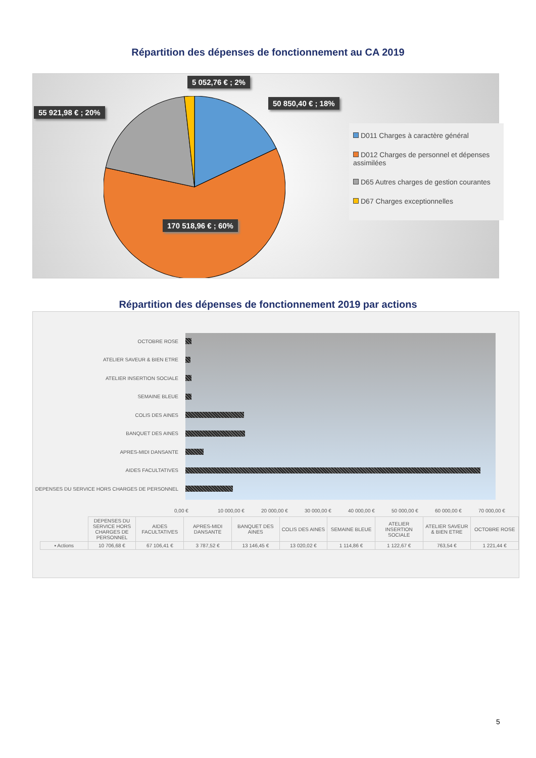Répartition des dépenses de fonctionnement au CA 2019
5 052,76 € ; 2%
50 850,40 € ; 18%
55 921,98 € ; 20%
170 518,96 € ; 60%
D011 Charges à caractère général
D012 Charges de personnel et dépenses assimilées
D65 Autres charges de gestion courantes
D67 Charges exceptionnelles
Répartition des dépenses de fonctionnement 2019 par actions
OCTOBRE ROSE
ATELIER SAVEUR & BIEN ETRE
ATELIER INSERTION SOCIALE
SEMAINE BLEUE
COLIS DES AINES
BANQUET DES AINES
APRES-MIDI DANSANTE
AIDES FACULTATIVES
DEPENSES DU SERVICE HORS CHARGES DE PERSONNEL
0,00 € 10 000,00 € 20 000,00 € 30 000,00 € 40 000,00 € 50 000,00 € 60 000,00 € 70 000,00 €
| | DEPENSES DU SERVICE HORS CHARGES DE PERSONNEL | AIDES FACULTATIVES | APRES-MIDI DANSANTE | BANQUET DES AINES | COLIS DES AINES | SEMAINE BLEUE | ATELIER INSERTION SOCIALE | ATELIER SAVEUR & BIEN ETRE | OCTOBRE ROSE |
| --- | --- | --- | --- | --- | --- | --- | --- | --- | --- |
| ▪ Actions | 10 706,68 € | 67 106,41 € | 3 787,52 € | 13 146,45 € | 13 020,02 € | 1 114,86 € | 1 122,67 € | 763,54 € | 1 221,44 € |
5